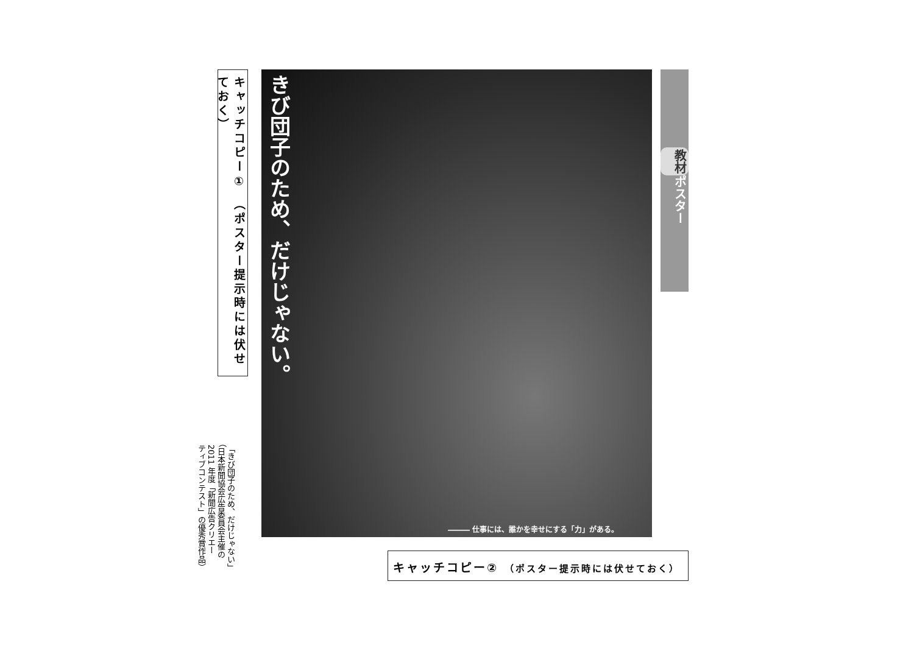キャッチコピー①　（ポスター提示時には伏せておく）
きび団子のため、だけじゃない。
――― 仕事には、誰かを幸せにする「力」がある。
教材 ポスター
キャッチコピー② （ポスター提示時には伏せておく）
「きび団子のため、だけじゃない」
（日本新聞協会広告委員会主催の
2011 年度「新聞広告クリエー
ティブコンテスト」の優秀賞作品）